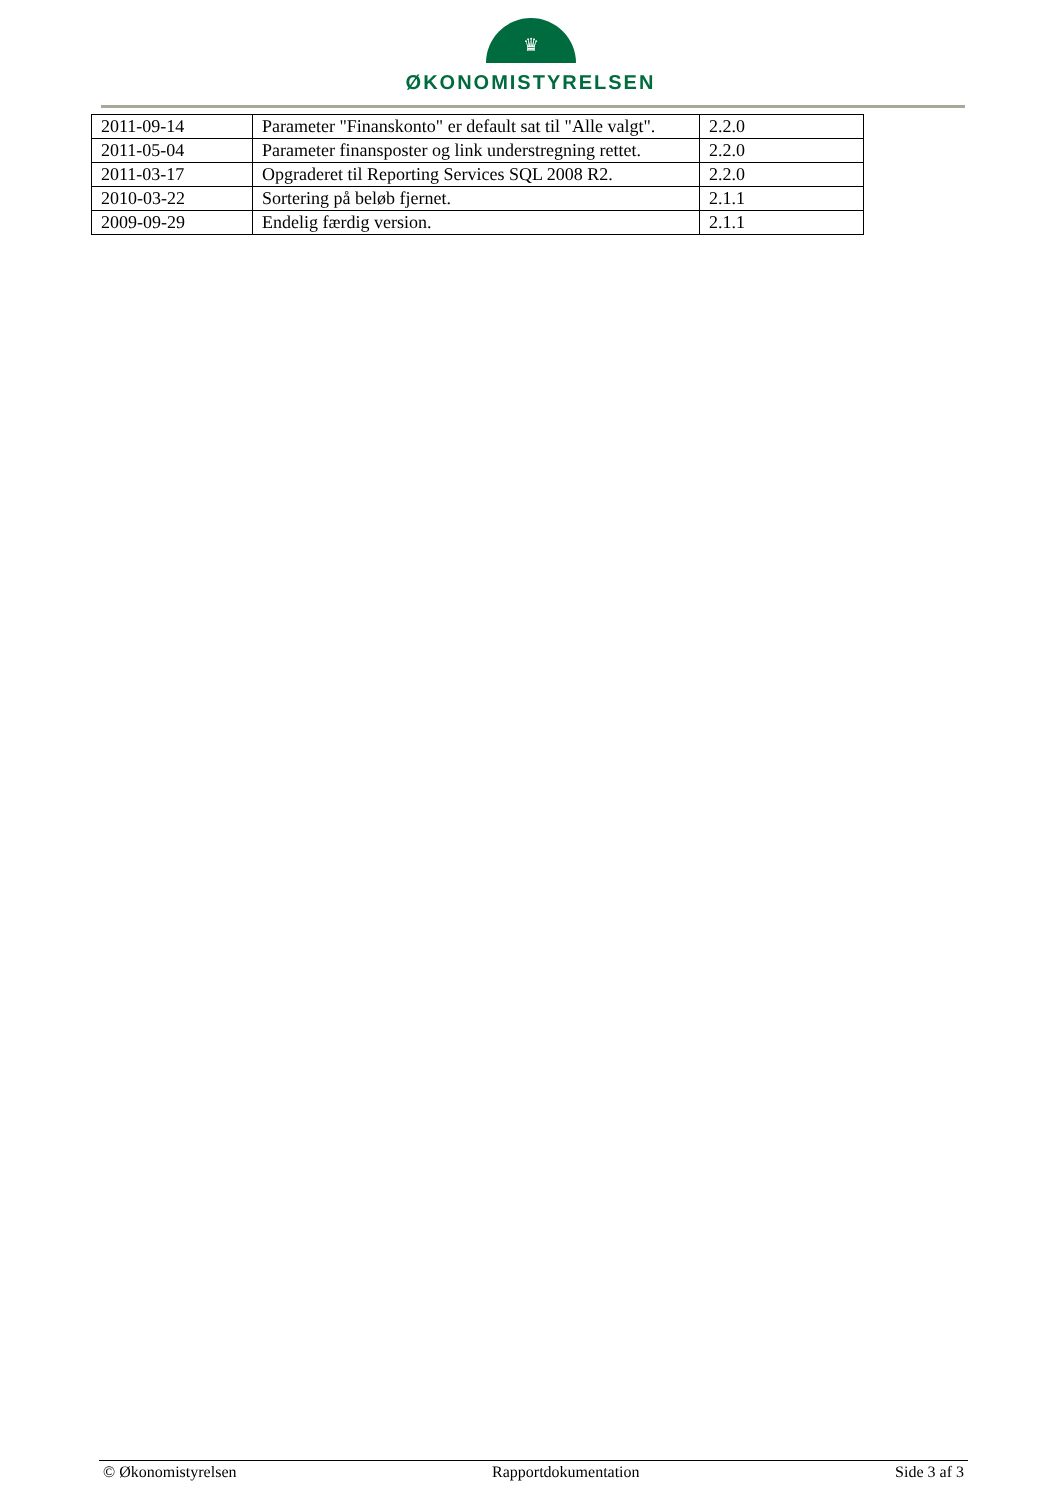♛
ØKONOMISTYRELSEN
| 2011-09-14 | Parameter "Finanskonto" er default sat til "Alle valgt". | 2.2.0 |
| 2011-05-04 | Parameter finansposter og link understregning rettet. | 2.2.0 |
| 2011-03-17 | Opgraderet til Reporting Services SQL 2008 R2. | 2.2.0 |
| 2010-03-22 | Sortering på beløb fjernet. | 2.1.1 |
| 2009-09-29 | Endelig færdig version. | 2.1.1 |
© Økonomistyrelsen Rapportdokumentation Side 3 af 3